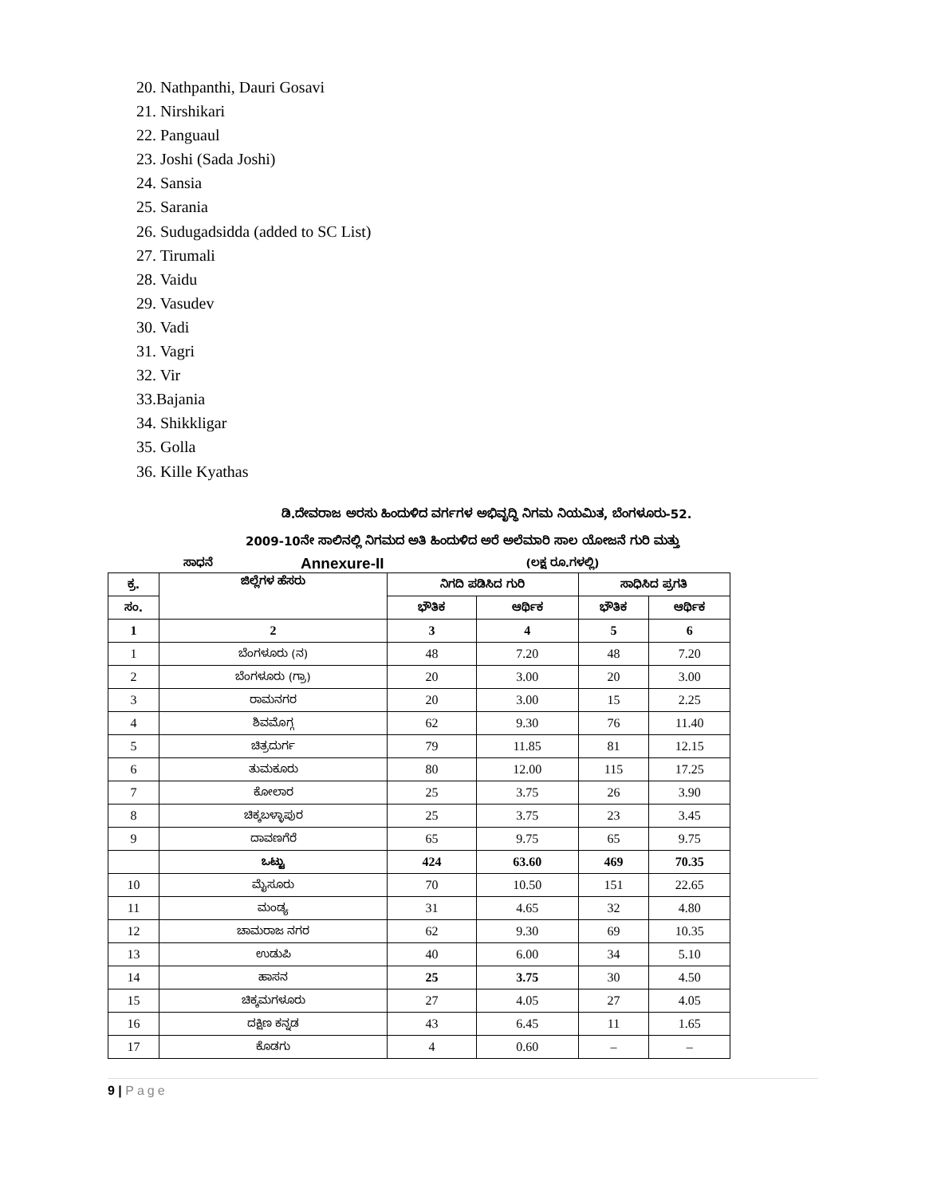20. Nathpanthi, Dauri Gosavi
21. Nirshikari
22. Panguaul
23. Joshi (Sada Joshi)
24. Sansia
25. Sarania
26. Sudugadsidda (added to SC List)
27. Tirumali
28. Vaidu
29. Vasudev
30. Vadi
31. Vagri
32. Vir
33.Bajania
34. Shikkligar
35. Golla
36. Kille Kyathas
ಡಿ.ದೇವರಾಜ ಅರಸು ಹಿಂದುಳಿದ ವರ್ಗಗಳ ಅಭಿವೃದ್ಧಿ ನಿಗಮ ನಿಯಮಿತ, ಬೆಂಗಳೂರು-52.
2009-10ನೇ ಸಾಲಿನಲ್ಲಿ ನಿಗಮದ ಅತಿ ಹಿಂದುಳಿದ ಅರೆ ಅಲೆಮಾರಿ ಸಾಲ ಯೋಜನೆ ಗುರಿ ಮತ್ತು
ಸಾಧನೆ Annexure-II (ಲಕ್ಷ ರೂ.ಗಳಲ್ಲಿ)
| ಕ್ರ. | ಜಿಲ್ಲೆಗಳ ಹೆಸರು | ನಿಗದಿ ಪಡಿಸಿದ ಗುರಿ | | ಸಾಧಿಸಿದ ಪ್ರಗತಿ | |
| --- | --- | --- | --- | --- | --- |
| ಸಂ. | | ಭೌತಿಕ | ಆರ್ಥಿಕ | ಭೌತಿಕ | ಆರ್ಥಿಕ |
| 1 | 2 | 3 | 4 | 5 | 6 |
| 1 | ಬೆಂಗಳೂರು (ನ) | 48 | 7.20 | 48 | 7.20 |
| 2 | ಬೆಂಗಳೂರು (ಗ್ರಾ) | 20 | 3.00 | 20 | 3.00 |
| 3 | ರಾಮನಗರ | 20 | 3.00 | 15 | 2.25 |
| 4 | ಶಿವಮೊಗ್ಗ | 62 | 9.30 | 76 | 11.40 |
| 5 | ಚಿತ್ರದುರ್ಗ | 79 | 11.85 | 81 | 12.15 |
| 6 | ತುಮಕೂರು | 80 | 12.00 | 115 | 17.25 |
| 7 | ಕೋಲಾರ | 25 | 3.75 | 26 | 3.90 |
| 8 | ಚಿಕ್ಕಬಳ್ಳಾಪುರ | 25 | 3.75 | 23 | 3.45 |
| 9 | ದಾವಣಗೆರೆ | 65 | 9.75 | 65 | 9.75 |
| | ಒಟ್ಟು | 424 | 63.60 | 469 | 70.35 |
| 10 | ಮೈಸೂರು | 70 | 10.50 | 151 | 22.65 |
| 11 | ಮಂಡ್ಯ | 31 | 4.65 | 32 | 4.80 |
| 12 | ಚಾಮರಾಜ ನಗರ | 62 | 9.30 | 69 | 10.35 |
| 13 | ಉಡುಪಿ | 40 | 6.00 | 34 | 5.10 |
| 14 | ಹಾಸನ | 25 | 3.75 | 30 | 4.50 |
| 15 | ಚಿಕ್ಕಮಗಳೂರು | 27 | 4.05 | 27 | 4.05 |
| 16 | ದಕ್ಷಿಣ ಕನ್ನಡ | 43 | 6.45 | 11 | 1.65 |
| 17 | ಕೊಡಗು | 4 | 0.60 | – | – |
9 | Page